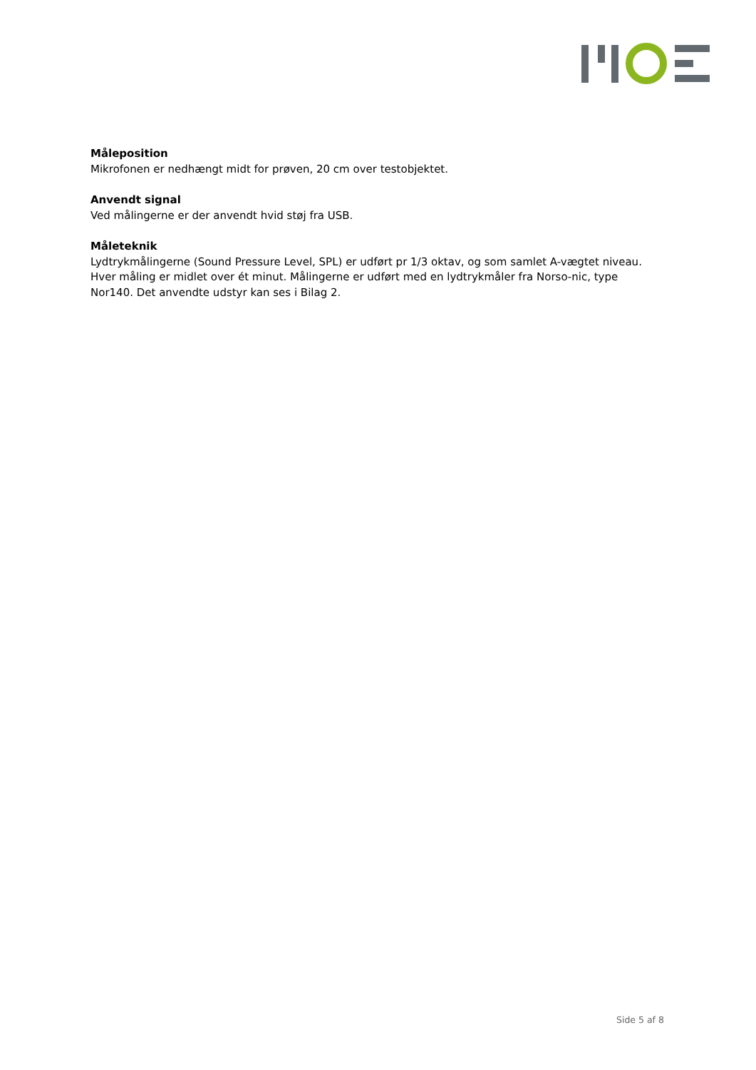Måleposition
Mikrofonen er nedhængt midt for prøven, 20 cm over testobjektet.
Anvendt signal
Ved målingerne er der anvendt hvid støj fra USB.
Måleteknik
Lydtrykmålingerne (Sound Pressure Level, SPL) er udført pr 1/3 oktav, og som samlet A-vægtet niveau. Hver måling er midlet over ét minut. Målingerne er udført med en lydtrykmåler fra Norso-nic, type Nor140. Det anvendte udstyr kan ses i Bilag 2.
Side 5 af 8